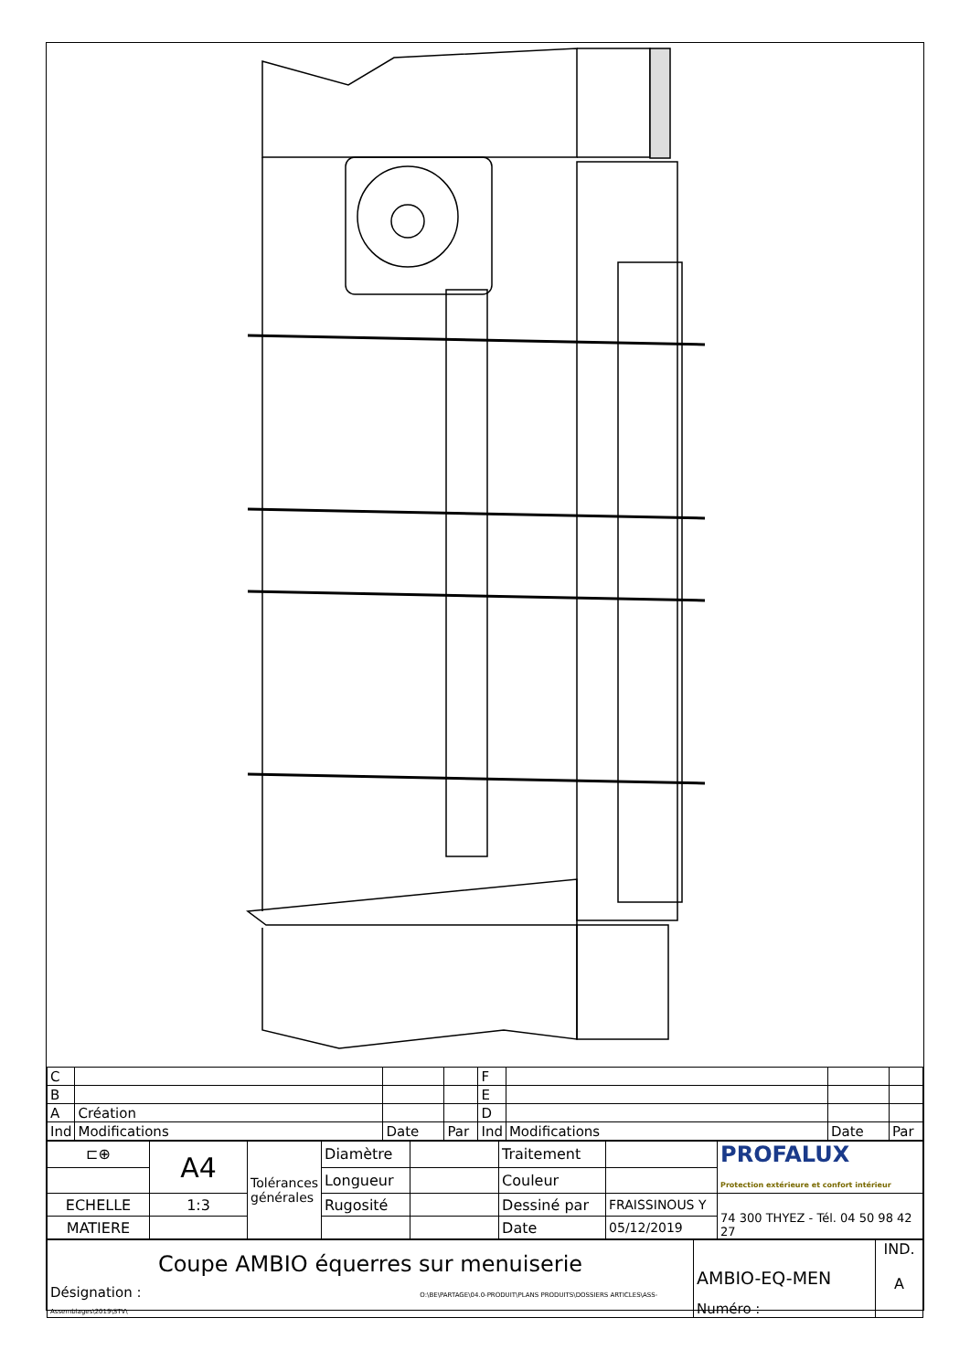| C | | | | F | | | |
| B | | | | E | | | |
| A | Création | | | D | | | |
| Ind | Modifications | Date | Par | Ind | Modifications | Date | Par |
| ⊏⊕ | A4 | Tolérances générales | Diamètre | | Traitement | | PROFALUX Protection extérieure et confort intérieur |
| | | | Longueur | | Couleur | | |
| ECHELLE | 1:3 | | Rugosité | | Dessiné par | FRAISSINOUS Y | 74 300 THYEZ - Tél. 04 50 98 42 27 |
| MATIERE | | | | | Date | 05/12/2019 | |
| Coupe AMBIO équerres sur menuiserie Désignation : O:\BE\PARTAGE\04.0-PRODUIT\PLANS PRODUITS\DOSSIERS ARTICLES\ASS-Assemblages\2019\STV\ | AMBIO-EQ-MEN Numéro : | IND. A |